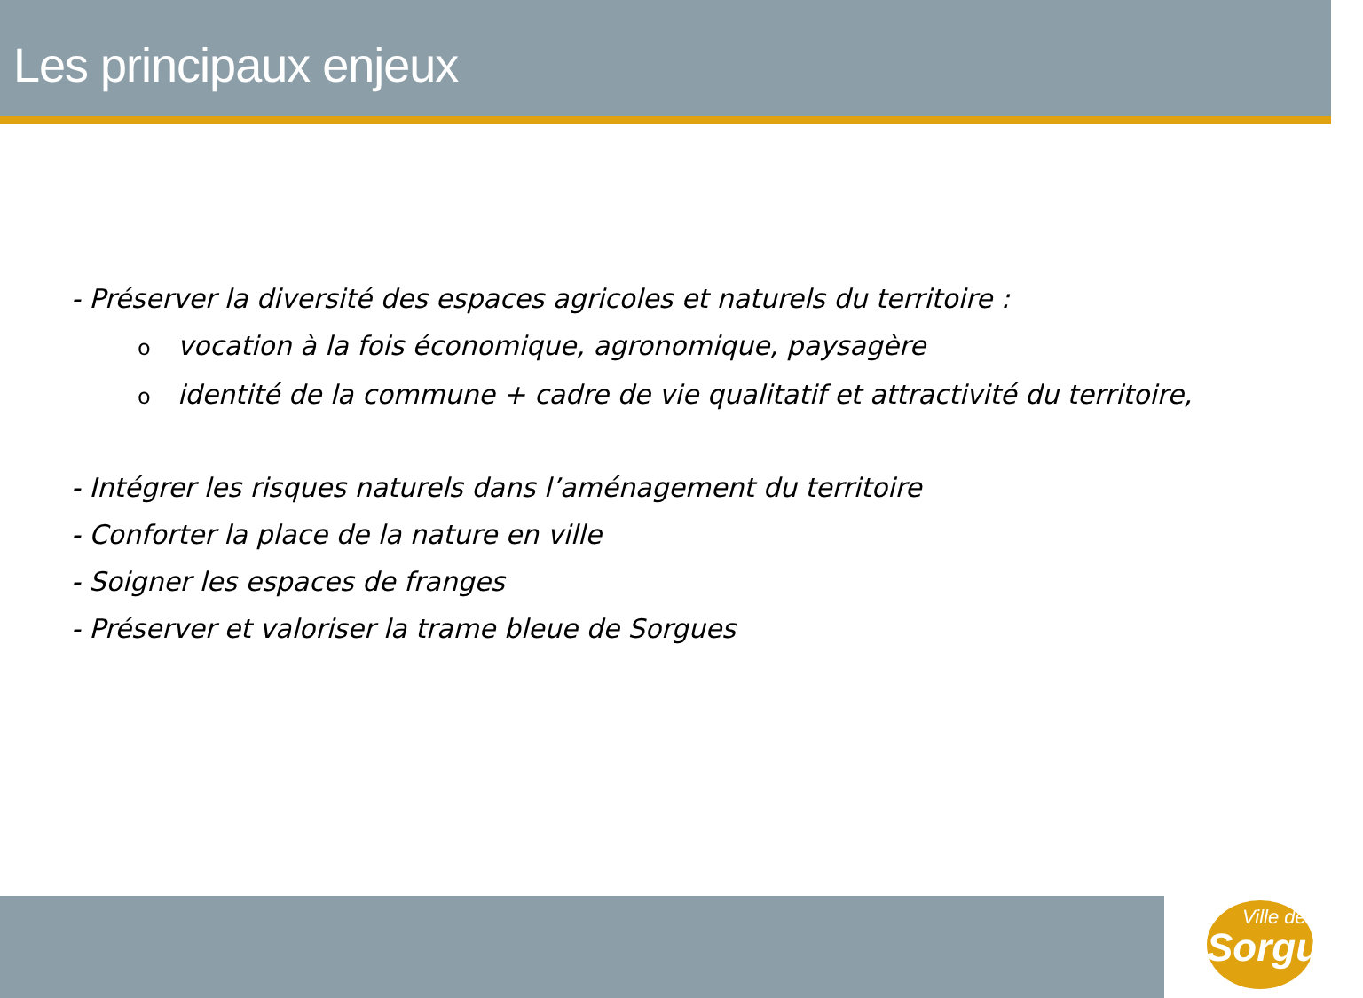Les principaux enjeux
- Préserver la diversité des espaces agricoles et naturels du territoire :
ovocation à la fois économique, agronomique, paysagère
oidentité de la commune + cadre de vie qualitatif et attractivité du territoire,
- Intégrer les risques naturels dans l’aménagement du territoire
- Conforter la place de la nature en ville
- Soigner les espaces de franges
- Préserver et valoriser la trame bleue de Sorgues
Ville de
Sorgues